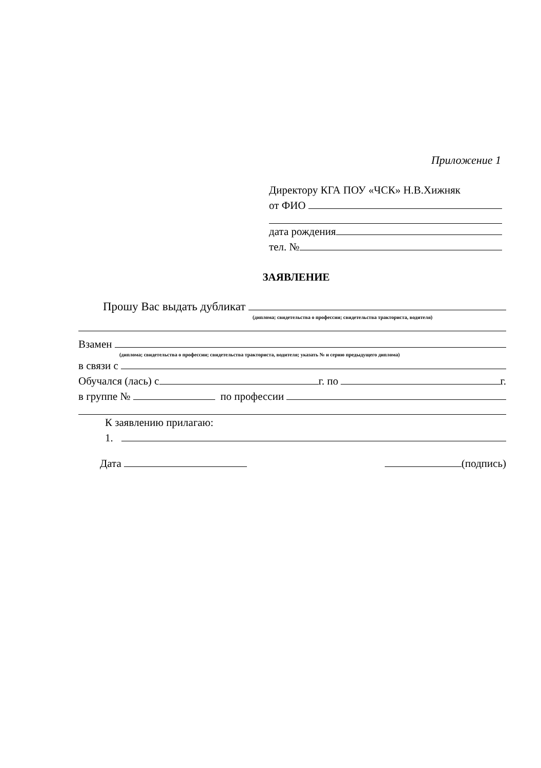Приложение 1
Директору КГА ПОУ «ЧСК» Н.В.Хижняк
от ФИО
дата рождения
тел. №
ЗАЯВЛЕНИЕ
Прошу Вас выдать дубликат
(диплома; свидетельства о профессии; свидетельства тракториста, водителя)
Взамен
(диплома; свидетельства о профессии; свидетельства тракториста, водителя; указать № и серию предыдущего диплома)
в связи с
Обучался (лась) с г. по г.
в группе № по профессии
К заявлению прилагаю:
1.
Дата (подпись)